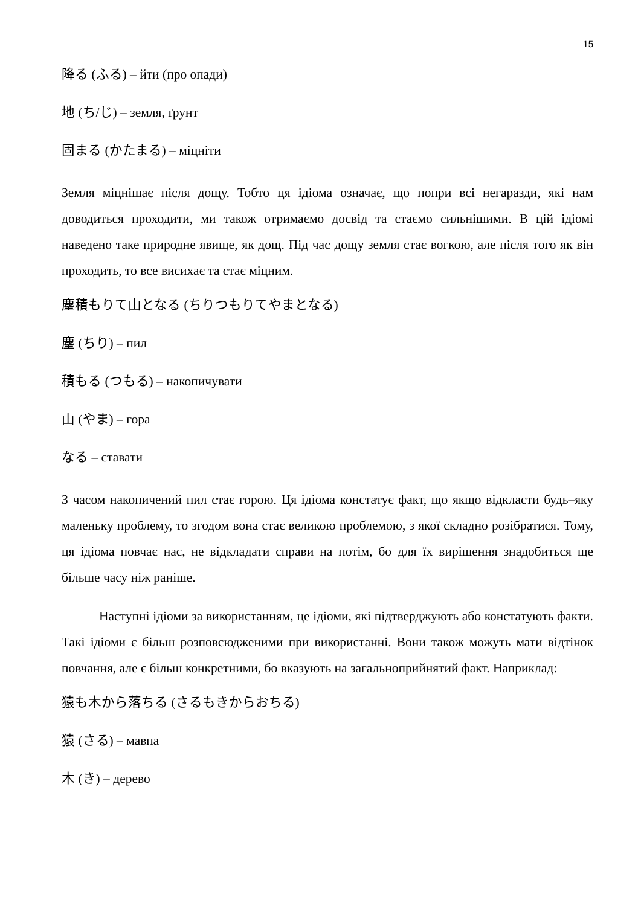15
降る (ふる) – йти (про опади)
地 (ち/じ) – земля, ґрунт
固まる (かたまる) – міцніти
Земля міцнішає після дощу. Тобто ця ідіома означає, що попри всі негаразди, які нам доводиться проходити, ми також отримаємо досвід та стаємо сильнішими. В цій ідіомі наведено таке природне явище, як дощ. Під час дощу земля стає вогкою, але після того як він проходить, то все висихає та стає міцним.
塵積もりて山となる (ちりつもりてやまとなる)
塵 (ちり) – пил
積もる (つもる) – накопичувати
山 (やま) – гора
なる – ставати
З часом накопичений пил стає горою. Ця ідіома констатує факт, що якщо відкласти будь–яку маленьку проблему, то згодом вона стає великою проблемою, з якої складно розібратися. Тому, ця ідіома повчає нас, не відкладати справи на потім, бо для їх вирішення знадобиться ще більше часу ніж раніше.
Наступні ідіоми за використанням, це ідіоми, які підтверджують або констатують факти. Такі ідіоми є більш розповсюдженими при використанні. Вони також можуть мати відтінок повчання, але є більш конкретними, бо вказують на загальноприйнятий факт. Наприклад:
猿も木から落ちる (さるもきからおちる)
猿 (さる) – мавпа
木 (き) – дерево